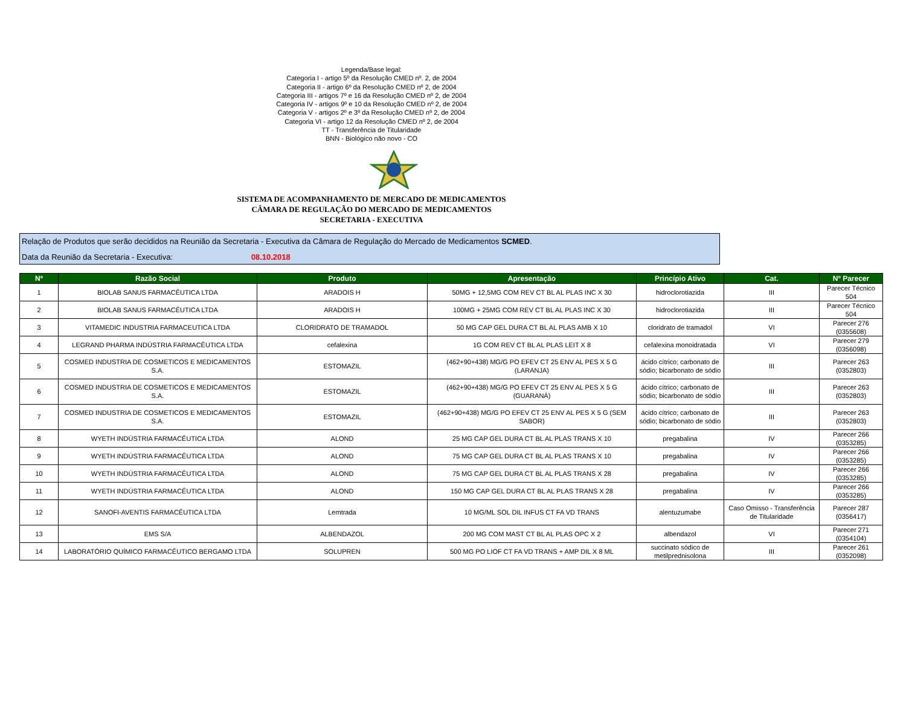Legenda/Base legal:
Categoria I - artigo 5º da Resolução CMED nº. 2, de 2004
Categoria II - artigo 6º da Resolução CMED nº 2, de 2004
Categoria III - artigos 7º e 16 da Resolução CMED nº 2, de 2004
Categoria IV - artigos 9º e 10 da Resolução CMED nº 2, de 2004
Categoria V - artigos 2º e 3º da Resolução CMED nº 2, de 2004
Categoria VI - artigo 12 da Resolução CMED nº 2, de 2004
TT - Transferência de Titularidade
BNN - Biológico não novo - CO
SISTEMA DE ACOMPANHAMENTO DE MERCADO DE MEDICAMENTOS
CÂMARA DE REGULAÇÃO DO MERCADO DE MEDICAMENTOS
SECRETARIA - EXECUTIVA
Relação de Produtos que serão decididos na Reunião da Secretaria - Executiva da Câmara de Regulação do Mercado de Medicamentos SCMED.
Data da Reunião da Secretaria - Executiva: 08.10.2018
| Nº | Razão Social | Produto | Apresentação | Princípio Ativo | Cat. | Nº Parecer |
| --- | --- | --- | --- | --- | --- | --- |
| 1 | BIOLAB SANUS FARMACÊUTICA LTDA | ARADOIS H | 50MG + 12,5MG COM REV CT BL AL PLAS INC X 30 | hidroclorotiazida | III | Parecer Técnico 504 |
| 2 | BIOLAB SANUS FARMACÊUTICA LTDA | ARADOIS H | 100MG + 25MG COM REV CT BL AL PLAS INC X 30 | hidroclorotiazida | III | Parecer Técnico 504 |
| 3 | VITAMEDIC INDUSTRIA FARMACEUTICA LTDA | CLORIDRATO DE TRAMADOL | 50 MG CAP GEL DURA CT BL AL PLAS AMB X 10 | cloridrato de tramadol | VI | Parecer 276 (0355608) |
| 4 | LEGRAND PHARMA INDÚSTRIA FARMACÊUTICA LTDA | cefalexina | 1G COM REV CT BL AL PLAS LEIT X 8 | cefalexina monoidratada | VI | Parecer 279 (0356098) |
| 5 | COSMED INDUSTRIA DE COSMETICOS E MEDICAMENTOS S.A. | ESTOMAZIL | (462+90+438) MG/G PO EFEV CT 25 ENV AL PES X 5 G (LARANJA) | ácido cítrico; carbonato de sódio; bicarbonato de sódio | III | Parecer 263 (0352803) |
| 6 | COSMED INDUSTRIA DE COSMETICOS E MEDICAMENTOS S.A. | ESTOMAZIL | (462+90+438) MG/G PO EFEV CT 25 ENV AL PES X 5 G (GUARANÁ) | ácido cítrico; carbonato de sódio; bicarbonato de sódio | III | Parecer 263 (0352803) |
| 7 | COSMED INDUSTRIA DE COSMETICOS E MEDICAMENTOS S.A. | ESTOMAZIL | (462+90+438) MG/G PO EFEV CT 25 ENV AL PES X 5 G (SEM SABOR) | ácido cítrico; carbonato de sódio; bicarbonato de sódio | III | Parecer 263 (0352803) |
| 8 | WYETH INDÚSTRIA FARMACÊUTICA LTDA | ALOND | 25 MG CAP GEL DURA CT BL AL PLAS TRANS X 10 | pregabalina | IV | Parecer 266 (0353285) |
| 9 | WYETH INDÚSTRIA FARMACÊUTICA LTDA | ALOND | 75 MG CAP GEL DURA CT BL AL PLAS TRANS X 10 | pregabalina | IV | Parecer 266 (0353285) |
| 10 | WYETH INDÚSTRIA FARMACÊUTICA LTDA | ALOND | 75 MG CAP GEL DURA CT BL AL PLAS TRANS X 28 | pregabalina | IV | Parecer 266 (0353285) |
| 11 | WYETH INDÚSTRIA FARMACÊUTICA LTDA | ALOND | 150 MG CAP GEL DURA CT BL AL PLAS TRANS X 28 | pregabalina | IV | Parecer 266 (0353285) |
| 12 | SANOFI-AVENTIS FARMACÊUTICA LTDA | Lemtrada | 10 MG/ML SOL DIL INFUS CT FA VD TRANS | alentuzumabe | Caso Omisso - Transferência de Titularidade | Parecer 287 (0356417) |
| 13 | EMS S/A | ALBENDAZOL | 200 MG COM MAST CT BL AL PLAS OPC X 2 | albendazol | VI | Parecer 271 (0354104) |
| 14 | LABORATÓRIO QUÍMICO FARMACÊUTICO BERGAMO LTDA | SOLUPREN | 500 MG PO LIOF CT FA VD TRANS + AMP DIL X 8 ML | succinato sódico de metilprednisolona | III | Parecer 261 (0352098) |